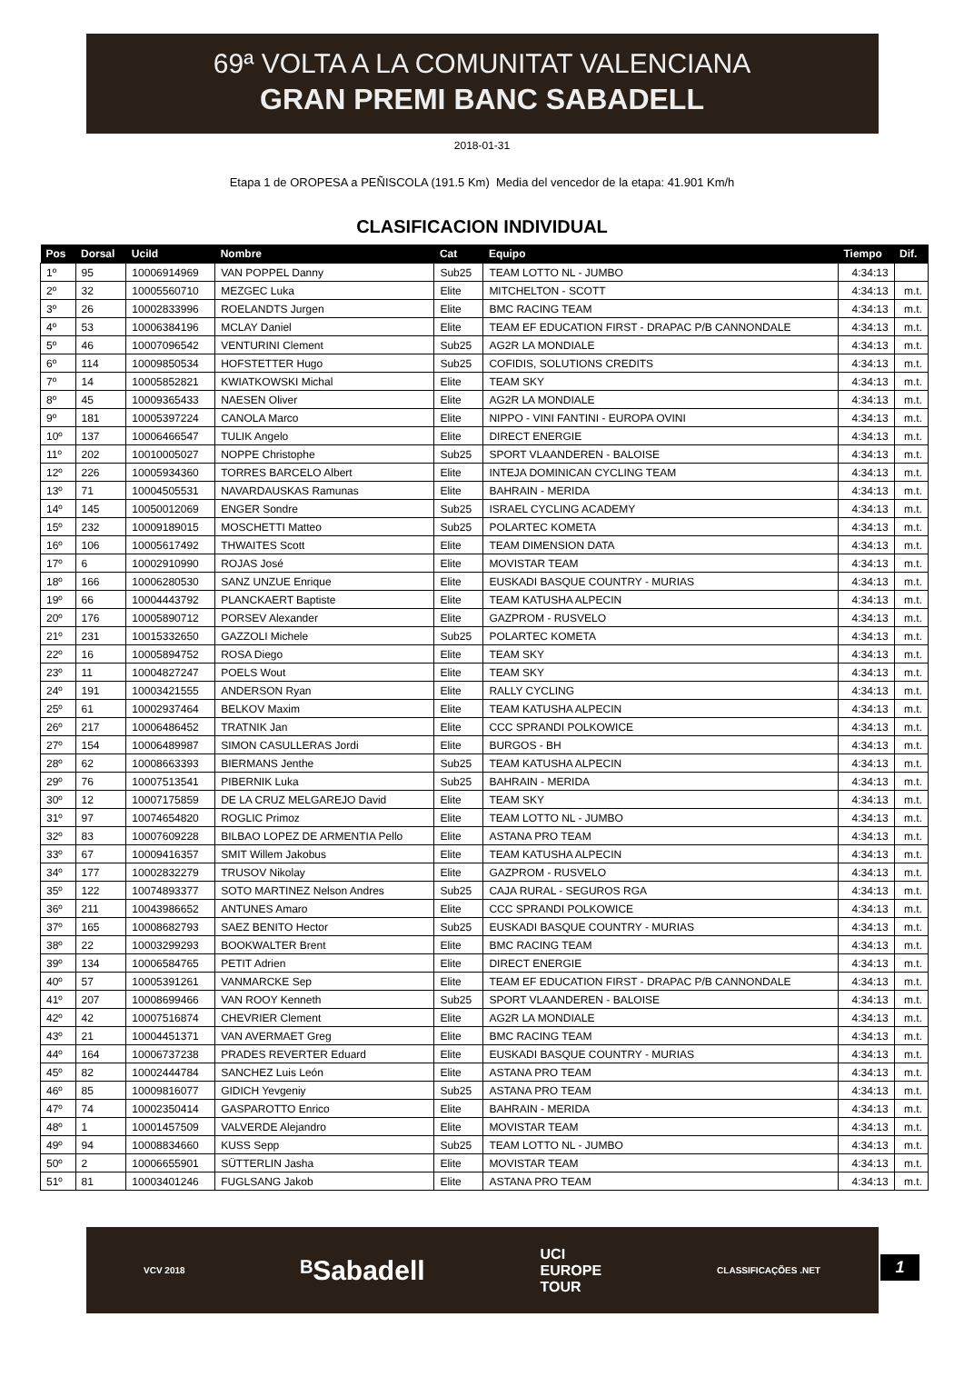69ª VOLTA A LA COMUNITAT VALENCIANA
GRAN PREMI BANC SABADELL
2018-01-31
Etapa 1 de OROPESA a PEÑISCOLA (191.5 Km) Media del vencedor de la etapa: 41.901 Km/h
CLASIFICACION INDIVIDUAL
| Pos | Dorsal | UciId | Nombre | Cat | Equipo | Tiempo | Dif. |
| --- | --- | --- | --- | --- | --- | --- | --- |
| 1º | 95 | 10006914969 | VAN POPPEL Danny | Sub25 | TEAM LOTTO NL - JUMBO | 4:34:13 | |
| 2º | 32 | 10005560710 | MEZGEC Luka | Elite | MITCHELTON - SCOTT | 4:34:13 | m.t. |
| 3º | 26 | 10002833996 | ROELANDTS Jurgen | Elite | BMC RACING TEAM | 4:34:13 | m.t. |
| 4º | 53 | 10006384196 | MCLAY Daniel | Elite | TEAM EF EDUCATION FIRST - DRAPAC P/B CANNONDALE | 4:34:13 | m.t. |
| 5º | 46 | 10007096542 | VENTURINI Clement | Sub25 | AG2R LA MONDIALE | 4:34:13 | m.t. |
| 6º | 114 | 10009850534 | HOFSTETTER Hugo | Sub25 | COFIDIS, SOLUTIONS CREDITS | 4:34:13 | m.t. |
| 7º | 14 | 10005852821 | KWIATKOWSKI Michal | Elite | TEAM SKY | 4:34:13 | m.t. |
| 8º | 45 | 10009365433 | NAESEN Oliver | Elite | AG2R LA MONDIALE | 4:34:13 | m.t. |
| 9º | 181 | 10005397224 | CANOLA Marco | Elite | NIPPO - VINI FANTINI - EUROPA OVINI | 4:34:13 | m.t. |
| 10º | 137 | 10006466547 | TULIK Angelo | Elite | DIRECT ENERGIE | 4:34:13 | m.t. |
| 11º | 202 | 10010005027 | NOPPE Christophe | Sub25 | SPORT VLAANDEREN - BALOISE | 4:34:13 | m.t. |
| 12º | 226 | 10005934360 | TORRES BARCELO Albert | Elite | INTEJA DOMINICAN CYCLING TEAM | 4:34:13 | m.t. |
| 13º | 71 | 10004505531 | NAVARDAUSKAS Ramunas | Elite | BAHRAIN - MERIDA | 4:34:13 | m.t. |
| 14º | 145 | 10050012069 | ENGER Sondre | Sub25 | ISRAEL CYCLING ACADEMY | 4:34:13 | m.t. |
| 15º | 232 | 10009189015 | MOSCHETTI Matteo | Sub25 | POLARTEC KOMETA | 4:34:13 | m.t. |
| 16º | 106 | 10005617492 | THWAITES Scott | Elite | TEAM DIMENSION DATA | 4:34:13 | m.t. |
| 17º | 6 | 10002910990 | ROJAS José | Elite | MOVISTAR TEAM | 4:34:13 | m.t. |
| 18º | 166 | 10006280530 | SANZ UNZUE Enrique | Elite | EUSKADI BASQUE COUNTRY - MURIAS | 4:34:13 | m.t. |
| 19º | 66 | 10004443792 | PLANCKAERT Baptiste | Elite | TEAM KATUSHA ALPECIN | 4:34:13 | m.t. |
| 20º | 176 | 10005890712 | PORSEV Alexander | Elite | GAZPROM - RUSVELO | 4:34:13 | m.t. |
| 21º | 231 | 10015332650 | GAZZOLI Michele | Sub25 | POLARTEC KOMETA | 4:34:13 | m.t. |
| 22º | 16 | 10005894752 | ROSA Diego | Elite | TEAM SKY | 4:34:13 | m.t. |
| 23º | 11 | 10004827247 | POELS Wout | Elite | TEAM SKY | 4:34:13 | m.t. |
| 24º | 191 | 10003421555 | ANDERSON Ryan | Elite | RALLY CYCLING | 4:34:13 | m.t. |
| 25º | 61 | 10002937464 | BELKOV Maxim | Elite | TEAM KATUSHA ALPECIN | 4:34:13 | m.t. |
| 26º | 217 | 10006486452 | TRATNIK Jan | Elite | CCC SPRANDI POLKOWICE | 4:34:13 | m.t. |
| 27º | 154 | 10006489987 | SIMON CASULLERAS Jordi | Elite | BURGOS - BH | 4:34:13 | m.t. |
| 28º | 62 | 10008663393 | BIERMANS Jenthe | Sub25 | TEAM KATUSHA ALPECIN | 4:34:13 | m.t. |
| 29º | 76 | 10007513541 | PIBERNIK Luka | Sub25 | BAHRAIN - MERIDA | 4:34:13 | m.t. |
| 30º | 12 | 10007175859 | DE LA CRUZ MELGAREJO David | Elite | TEAM SKY | 4:34:13 | m.t. |
| 31º | 97 | 10074654820 | ROGLIC Primoz | Elite | TEAM LOTTO NL - JUMBO | 4:34:13 | m.t. |
| 32º | 83 | 10007609228 | BILBAO LOPEZ DE ARMENTIA Pello | Elite | ASTANA PRO TEAM | 4:34:13 | m.t. |
| 33º | 67 | 10009416357 | SMIT Willem Jakobus | Elite | TEAM KATUSHA ALPECIN | 4:34:13 | m.t. |
| 34º | 177 | 10002832279 | TRUSOV Nikolay | Elite | GAZPROM - RUSVELO | 4:34:13 | m.t. |
| 35º | 122 | 10074893377 | SOTO MARTINEZ Nelson Andres | Sub25 | CAJA RURAL - SEGUROS RGA | 4:34:13 | m.t. |
| 36º | 211 | 10043986652 | ANTUNES Amaro | Elite | CCC SPRANDI POLKOWICE | 4:34:13 | m.t. |
| 37º | 165 | 10008682793 | SAEZ BENITO Hector | Sub25 | EUSKADI BASQUE COUNTRY - MURIAS | 4:34:13 | m.t. |
| 38º | 22 | 10003299293 | BOOKWALTER Brent | Elite | BMC RACING TEAM | 4:34:13 | m.t. |
| 39º | 134 | 10006584765 | PETIT Adrien | Elite | DIRECT ENERGIE | 4:34:13 | m.t. |
| 40º | 57 | 10005391261 | VANMARCKE Sep | Elite | TEAM EF EDUCATION FIRST - DRAPAC P/B CANNONDALE | 4:34:13 | m.t. |
| 41º | 207 | 10008699466 | VAN ROOY Kenneth | Sub25 | SPORT VLAANDEREN - BALOISE | 4:34:13 | m.t. |
| 42º | 42 | 10007516874 | CHEVRIER Clement | Elite | AG2R LA MONDIALE | 4:34:13 | m.t. |
| 43º | 21 | 10004451371 | VAN AVERMAET Greg | Elite | BMC RACING TEAM | 4:34:13 | m.t. |
| 44º | 164 | 10006737238 | PRADES REVERTER Eduard | Elite | EUSKADI BASQUE COUNTRY - MURIAS | 4:34:13 | m.t. |
| 45º | 82 | 10002444784 | SANCHEZ Luis León | Elite | ASTANA PRO TEAM | 4:34:13 | m.t. |
| 46º | 85 | 10009816077 | GIDICH Yevgeniy | Sub25 | ASTANA PRO TEAM | 4:34:13 | m.t. |
| 47º | 74 | 10002350414 | GASPAROTTO Enrico | Elite | BAHRAIN - MERIDA | 4:34:13 | m.t. |
| 48º | 1 | 10001457509 | VALVERDE Alejandro | Elite | MOVISTAR TEAM | 4:34:13 | m.t. |
| 49º | 94 | 10008834660 | KUSS Sepp | Sub25 | TEAM LOTTO NL - JUMBO | 4:34:13 | m.t. |
| 50º | 2 | 10006655901 | SÜTTERLIN Jasha | Elite | MOVISTAR TEAM | 4:34:13 | m.t. |
| 51º | 81 | 10003401246 | FUGLSANG Jakob | Elite | ASTANA PRO TEAM | 4:34:13 | m.t. |
VCV 2018 ᴮSabadell UCI
EUROPE
TOUR CLASSIFICAÇÕES .NET
1